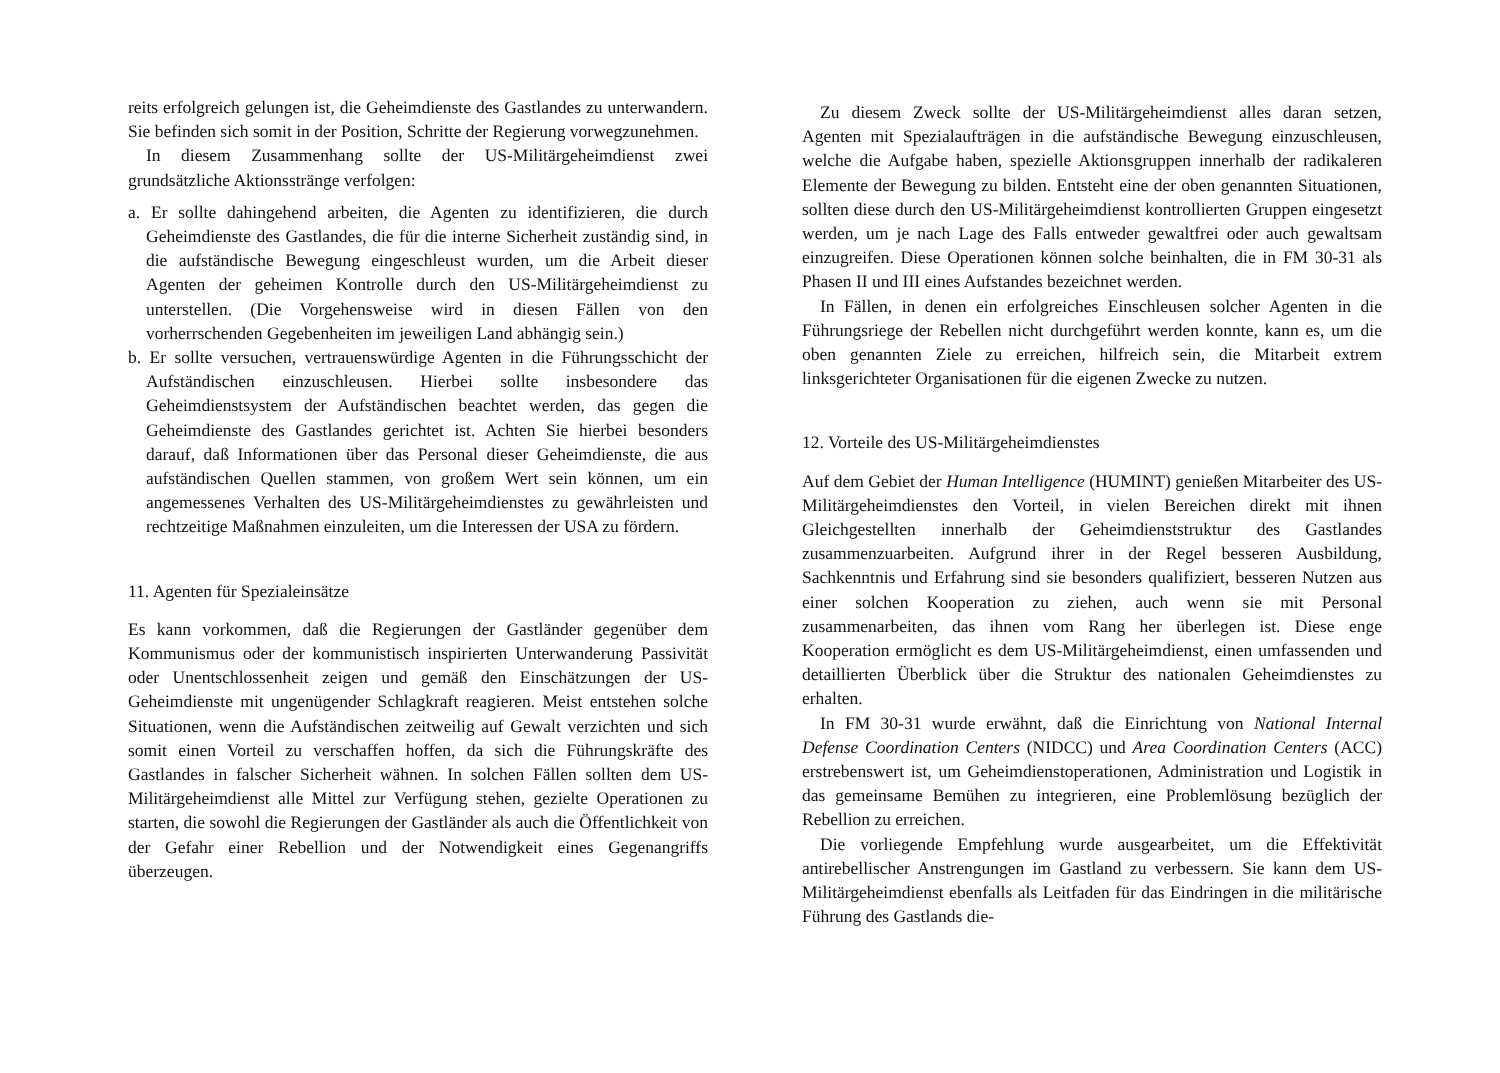reits erfolgreich gelungen ist, die Geheimdienste des Gastlandes zu unterwandern. Sie befinden sich somit in der Position, Schritte der Regierung vorwegzunehmen.
In diesem Zusammenhang sollte der US-Militärgeheimdienst zwei grundsätzliche Aktionsstränge verfolgen:
a. Er sollte dahingehend arbeiten, die Agenten zu identifizieren, die durch Geheimdienste des Gastlandes, die für die interne Sicherheit zuständig sind, in die aufständische Bewegung eingeschleust wurden, um die Arbeit dieser Agenten der geheimen Kontrolle durch den US-Militärgeheimdienst zu unterstellen. (Die Vorgehensweise wird in diesen Fällen von den vorherrschenden Gegebenheiten im jeweiligen Land abhängig sein.)
b. Er sollte versuchen, vertrauenswürdige Agenten in die Führungsschicht der Aufständischen einzuschleusen. Hierbei sollte insbesondere das Geheimdienstsystem der Aufständischen beachtet werden, das gegen die Geheimdienste des Gastlandes gerichtet ist. Achten Sie hierbei besonders darauf, daß Informationen über das Personal dieser Geheimdienste, die aus aufständischen Quellen stammen, von großem Wert sein können, um ein angemessenes Verhalten des US-Militärgeheimdienstes zu gewährleisten und rechtzeitige Maßnahmen einzuleiten, um die Interessen der USA zu fördern.
11. Agenten für Spezialeinsätze
Es kann vorkommen, daß die Regierungen der Gastländer gegenüber dem Kommunismus oder der kommunistisch inspirierten Unterwanderung Passivität oder Unentschlossenheit zeigen und gemäß den Einschätzungen der US-Geheimdienste mit ungenügender Schlagkraft reagieren. Meist entstehen solche Situationen, wenn die Aufständischen zeitweilig auf Gewalt verzichten und sich somit einen Vorteil zu verschaffen hoffen, da sich die Führungskräfte des Gastlandes in falscher Sicherheit wähnen. In solchen Fällen sollten dem US-Militärgeheimdienst alle Mittel zur Verfügung stehen, gezielte Operationen zu starten, die sowohl die Regierungen der Gastländer als auch die Öffentlichkeit von der Gefahr einer Rebellion und der Notwendigkeit eines Gegenangriffs überzeugen.
Zu diesem Zweck sollte der US-Militärgeheimdienst alles daran setzen, Agenten mit Spezialaufträgen in die aufständische Bewegung einzuschleusen, welche die Aufgabe haben, spezielle Aktionsgruppen innerhalb der radikaleren Elemente der Bewegung zu bilden. Entsteht eine der oben genannten Situationen, sollten diese durch den US-Militärgeheimdienst kontrollierten Gruppen eingesetzt werden, um je nach Lage des Falls entweder gewaltfrei oder auch gewaltsam einzugreifen. Diese Operationen können solche beinhalten, die in FM 30-31 als Phasen II und III eines Aufstandes bezeichnet werden.
In Fällen, in denen ein erfolgreiches Einschleusen solcher Agenten in die Führungsriege der Rebellen nicht durchgeführt werden konnte, kann es, um die oben genannten Ziele zu erreichen, hilfreich sein, die Mitarbeit extrem linksgerichteter Organisationen für die eigenen Zwecke zu nutzen.
12. Vorteile des US-Militärgeheimdienstes
Auf dem Gebiet der Human Intelligence (HUMINT) genießen Mitarbeiter des US-Militärgeheimdienstes den Vorteil, in vielen Bereichen direkt mit ihnen Gleichgestellten innerhalb der Geheimdienststruktur des Gastlandes zusammenzuarbeiten. Aufgrund ihrer in der Regel besseren Ausbildung, Sachkenntnis und Erfahrung sind sie besonders qualifiziert, besseren Nutzen aus einer solchen Kooperation zu ziehen, auch wenn sie mit Personal zusammenarbeiten, das ihnen vom Rang her überlegen ist. Diese enge Kooperation ermöglicht es dem US-Militärgeheimdienst, einen umfassenden und detaillierten Überblick über die Struktur des nationalen Geheimdienstes zu erhalten.
In FM 30-31 wurde erwähnt, daß die Einrichtung von National Internal Defense Coordination Centers (NIDCC) und Area Coordination Centers (ACC) erstrebenswert ist, um Geheimdienstoperationen, Administration und Logistik in das gemeinsame Bemühen zu integrieren, eine Problemlösung bezüglich der Rebellion zu erreichen.
Die vorliegende Empfehlung wurde ausgearbeitet, um die Effektivität antirebellischer Anstrengungen im Gastland zu verbessern. Sie kann dem US-Militärgeheimdienst ebenfalls als Leitfaden für das Eindringen in die militärische Führung des Gastlands die-